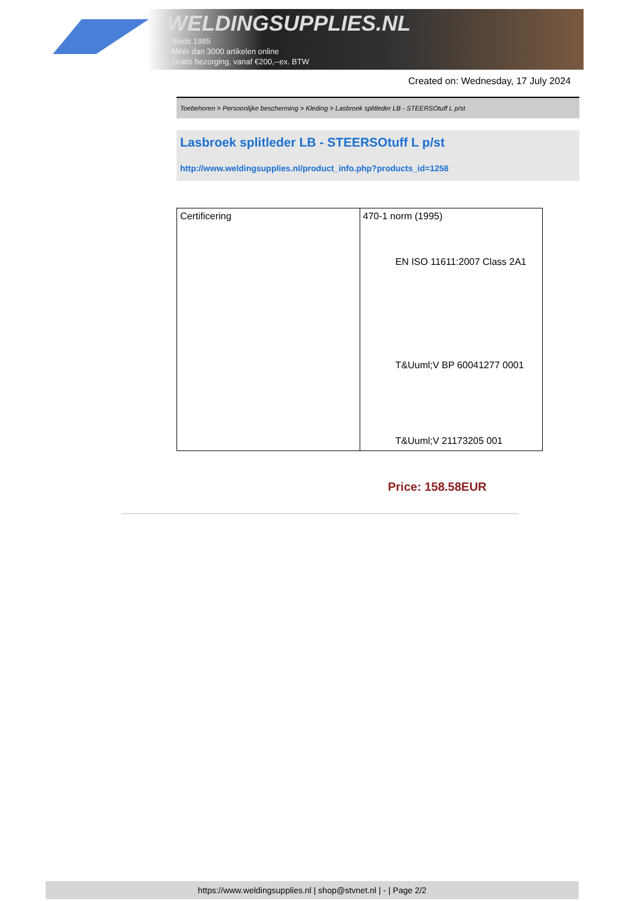WELDINGSUPPLIES.NL
- Sinds 1985
- Méér dan 3000 artikelen online
- Gratis bezorging, vanaf €200,--ex. BTW
Created on: Wednesday, 17 July 2024
Toebehoren > Persoonlijke bescherming > Kleding > Lasbroek splitleder LB - STEERSOtuff L p/st
Lasbroek splitleder LB - STEERSOtuff L p/st
http://www.weldingsupplies.nl/product_info.php?products_id=1258
| Certificering | 470-1 norm (1995) EN ISO 11611:2007 Class 2A1 T&Uuml;V BP 60041277 0001 T&Uuml;V 21173205 001 |
Price: 158.58EUR
https://www.weldingsupplies.nl | shop@stvnet.nl | - | Page 2/2